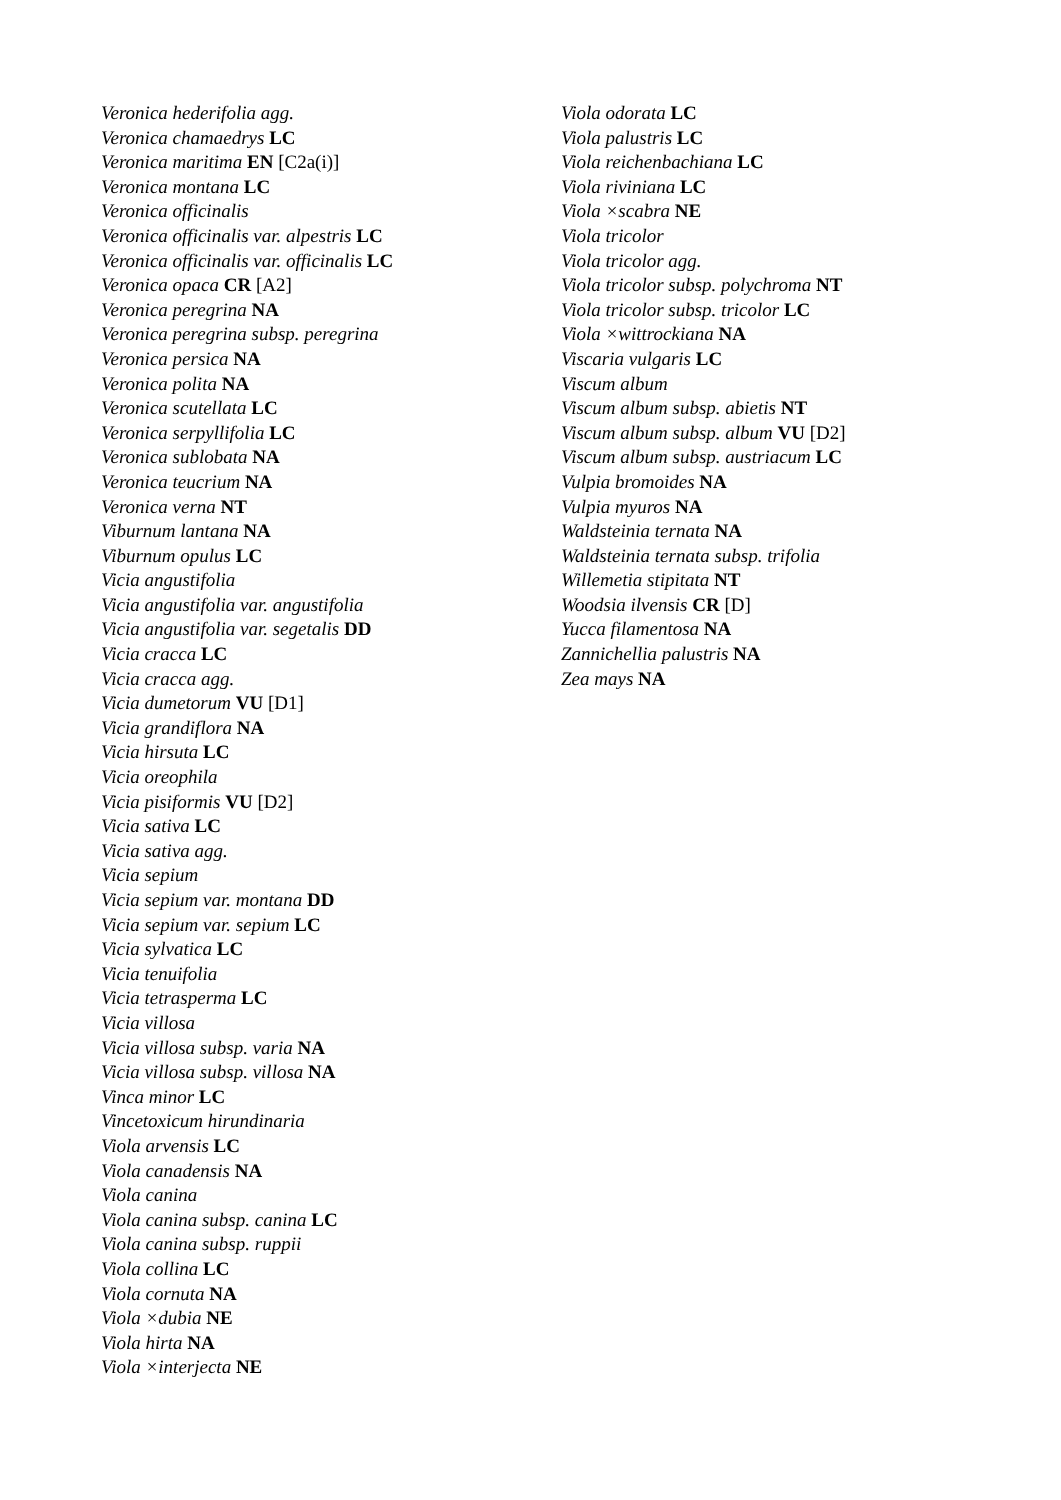Veronica hederifolia agg.
Veronica chamaedrys LC
Veronica maritima EN [C2a(i)]
Veronica montana LC
Veronica officinalis
Veronica officinalis var. alpestris LC
Veronica officinalis var. officinalis LC
Veronica opaca CR [A2]
Veronica peregrina NA
Veronica peregrina subsp. peregrina
Veronica persica NA
Veronica polita NA
Veronica scutellata LC
Veronica serpyllifolia LC
Veronica sublobata NA
Veronica teucrium NA
Veronica verna NT
Viburnum lantana NA
Viburnum opulus LC
Vicia angustifolia
Vicia angustifolia var. angustifolia
Vicia angustifolia var. segetalis DD
Vicia cracca LC
Vicia cracca agg.
Vicia dumetorum VU [D1]
Vicia grandiflora NA
Vicia hirsuta LC
Vicia oreophila
Vicia pisiformis VU [D2]
Vicia sativa LC
Vicia sativa agg.
Vicia sepium
Vicia sepium var. montana DD
Vicia sepium var. sepium LC
Vicia sylvatica LC
Vicia tenuifolia
Vicia tetrasperma LC
Vicia villosa
Vicia villosa subsp. varia NA
Vicia villosa subsp. villosa NA
Vinca minor LC
Vincetoxicum hirundinaria
Viola arvensis LC
Viola canadensis NA
Viola canina
Viola canina subsp. canina LC
Viola canina subsp. ruppii
Viola collina LC
Viola cornuta NA
Viola ×dubia NE
Viola hirta NA
Viola ×interjecta NE
Viola odorata LC
Viola palustris LC
Viola reichenbachiana LC
Viola riviniana LC
Viola ×scabra NE
Viola tricolor
Viola tricolor agg.
Viola tricolor subsp. polychroma NT
Viola tricolor subsp. tricolor LC
Viola ×wittrockiana NA
Viscaria vulgaris LC
Viscum album
Viscum album subsp. abietis NT
Viscum album subsp. album VU [D2]
Viscum album subsp. austriacum LC
Vulpia bromoides NA
Vulpia myuros NA
Waldsteinia ternata NA
Waldsteinia ternata subsp. trifolia
Willemetia stipitata NT
Woodsia ilvensis CR [D]
Yucca filamentosa NA
Zannichellia palustris NA
Zea mays NA